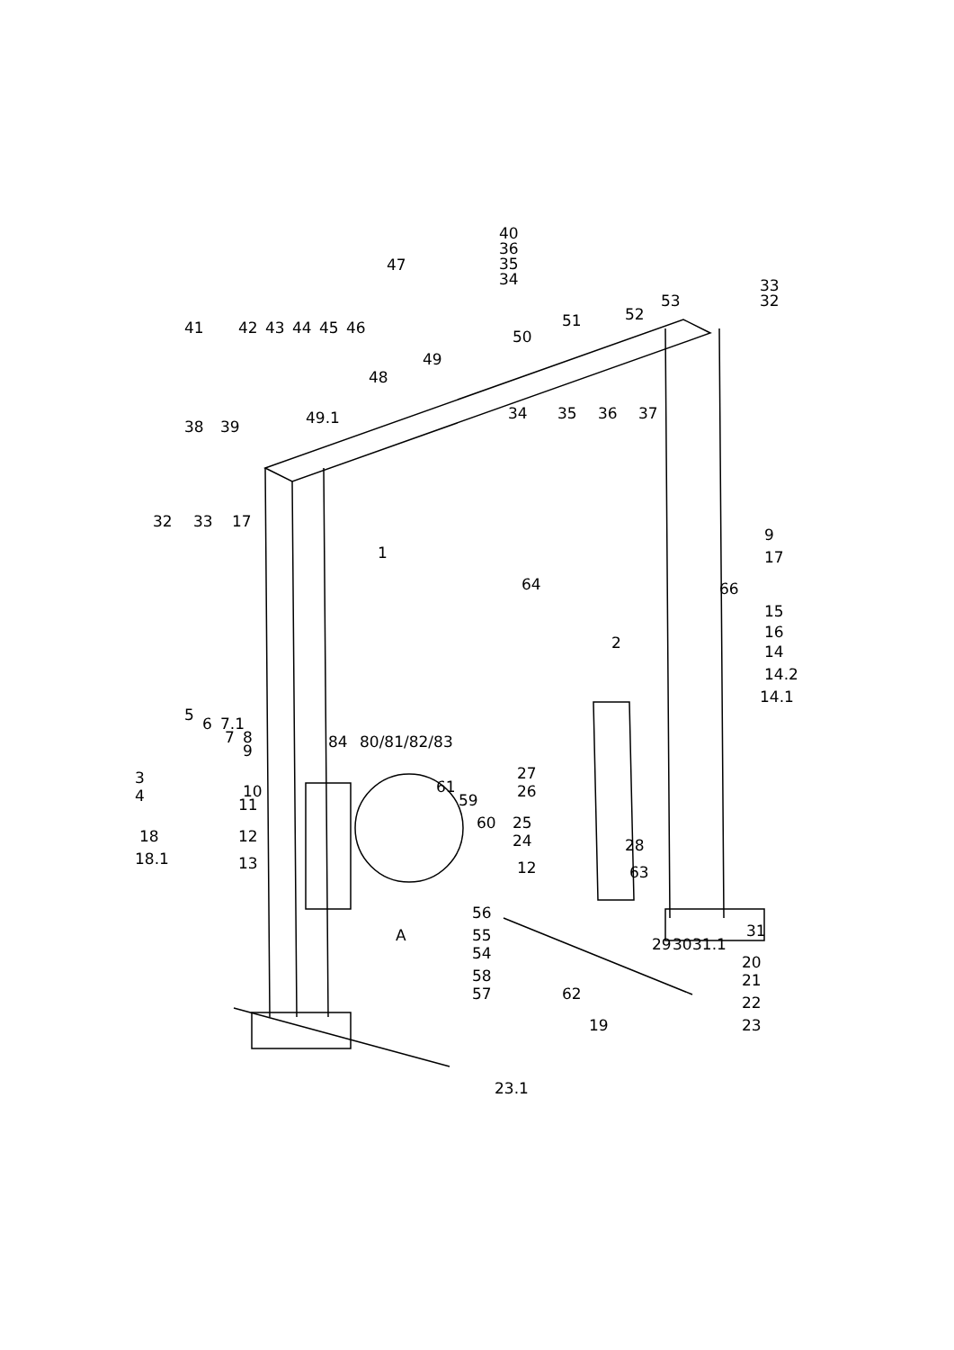40
36
35
34
47
33
32
53
52
51
50
41
42
43
44
45
46
49
48
49.1
34
35
36
37
38
39
32
33
17
1
64
9
17
66
15
16
14
14.2
14.1
2
5
6
7.1
7
8
9
10
11
12
13
3
4
18
18.1
84
80/81/82/83
61
59
60
27
26
25
24
12
28
63
56
55
54
58
57
A
62
29
30
31.1
31
20
21
22
23
19
23.1